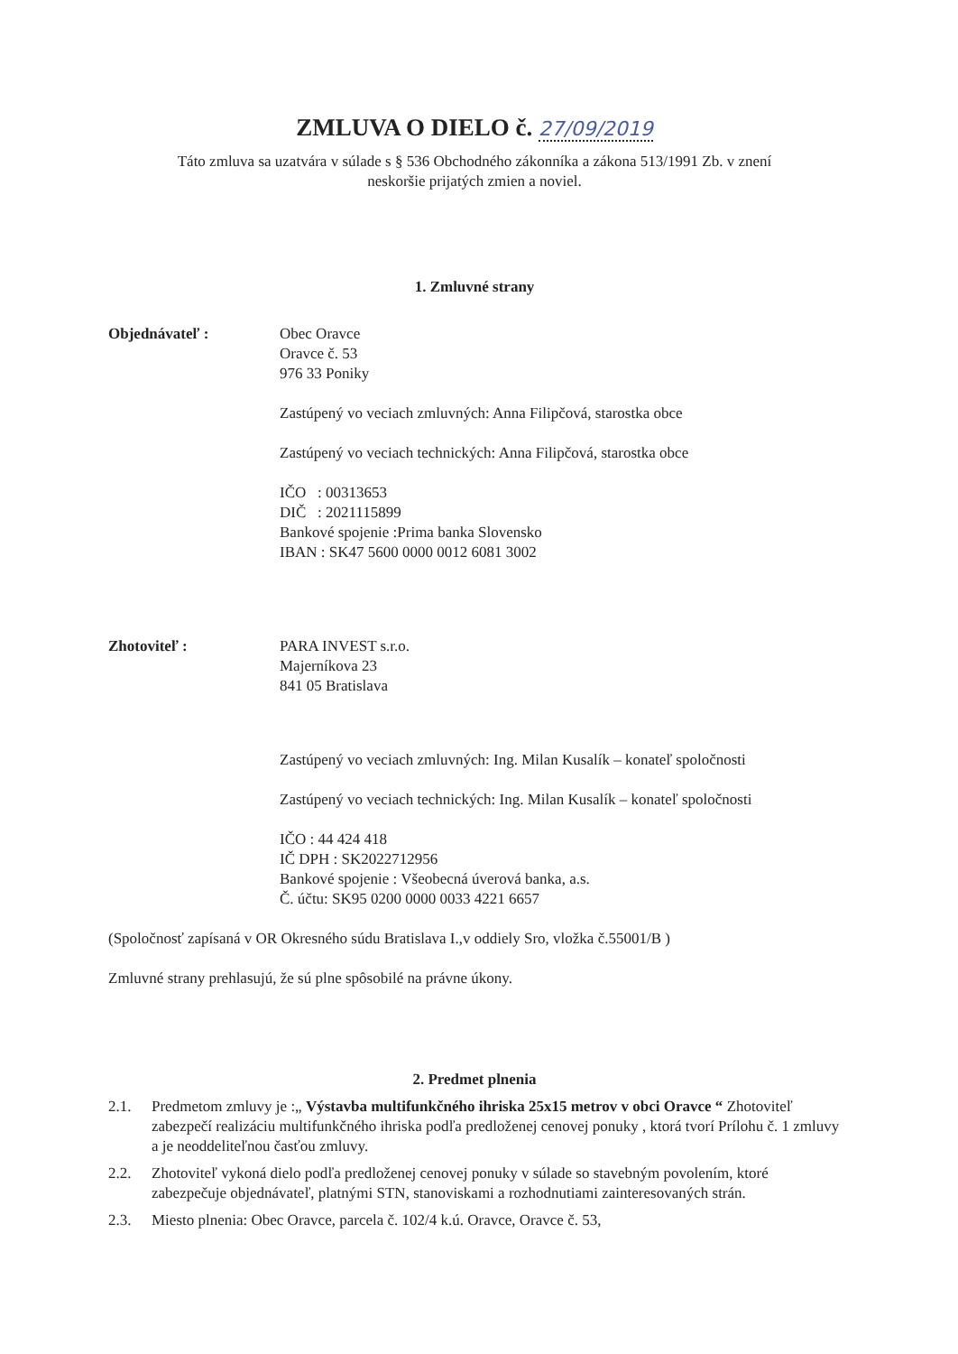ZMLUVA O DIELO č. 27/09/2019
Táto zmluva sa uzatvára v súlade s § 536 Obchodného zákonníka a zákona 513/1991 Zb. v znení
neskoršie prijatých zmien a noviel.
1. Zmluvné strany
Objednávateľ : Obec Oravce
Oravce č. 53
976 33 Poniky
Zastúpený vo veciach zmluvných: Anna Filipčová, starostka obce
Zastúpený vo veciach technických: Anna Filipčová, starostka obce
IČO : 00313653
DIČ : 2021115899
Bankové spojenie :Prima banka Slovensko
IBAN : SK47 5600 0000 0012 6081 3002
Zhotoviteľ : PARA INVEST s.r.o.
Majerníkova 23
841 05 Bratislava
Zastúpený vo veciach zmluvných: Ing. Milan Kusalík – konateľ spoločnosti
Zastúpený vo veciach technických: Ing. Milan Kusalík – konateľ spoločnosti
IČO : 44 424 418
IČ DPH : SK2022712956
Bankové spojenie : Všeobecná úverová banka, a.s.
Č. účtu: SK95 0200 0000 0033 4221 6657
(Spoločnosť zapísaná v OR Okresného súdu Bratislava I.,v oddiely Sro, vložka č.55001/B )
Zmluvné strany prehlasujú, že sú plne spôsobilé na právne úkony.
2. Predmet plnenia
2.1. Predmetom zmluvy je :„ Výstavba multifunkčného ihriska 25x15 metrov v obci Oravce “ Zhotoviteľ zabezpečí realizáciu multifunkčného ihriska podľa predloženej cenovej ponuky , ktorá tvorí Prílohu č. 1 zmluvy a je neoddeliteľnou časťou zmluvy.
2.2. Zhotoviteľ vykoná dielo podľa predloženej cenovej ponuky v súlade so stavebným povolením, ktoré zabezpečuje objednávateľ, platnými STN, stanoviskami a rozhodnutiami zainteresovaných strán.
2.3. Miesto plnenia: Obec Oravce, parcela č. 102/4 k.ú. Oravce, Oravce č. 53,